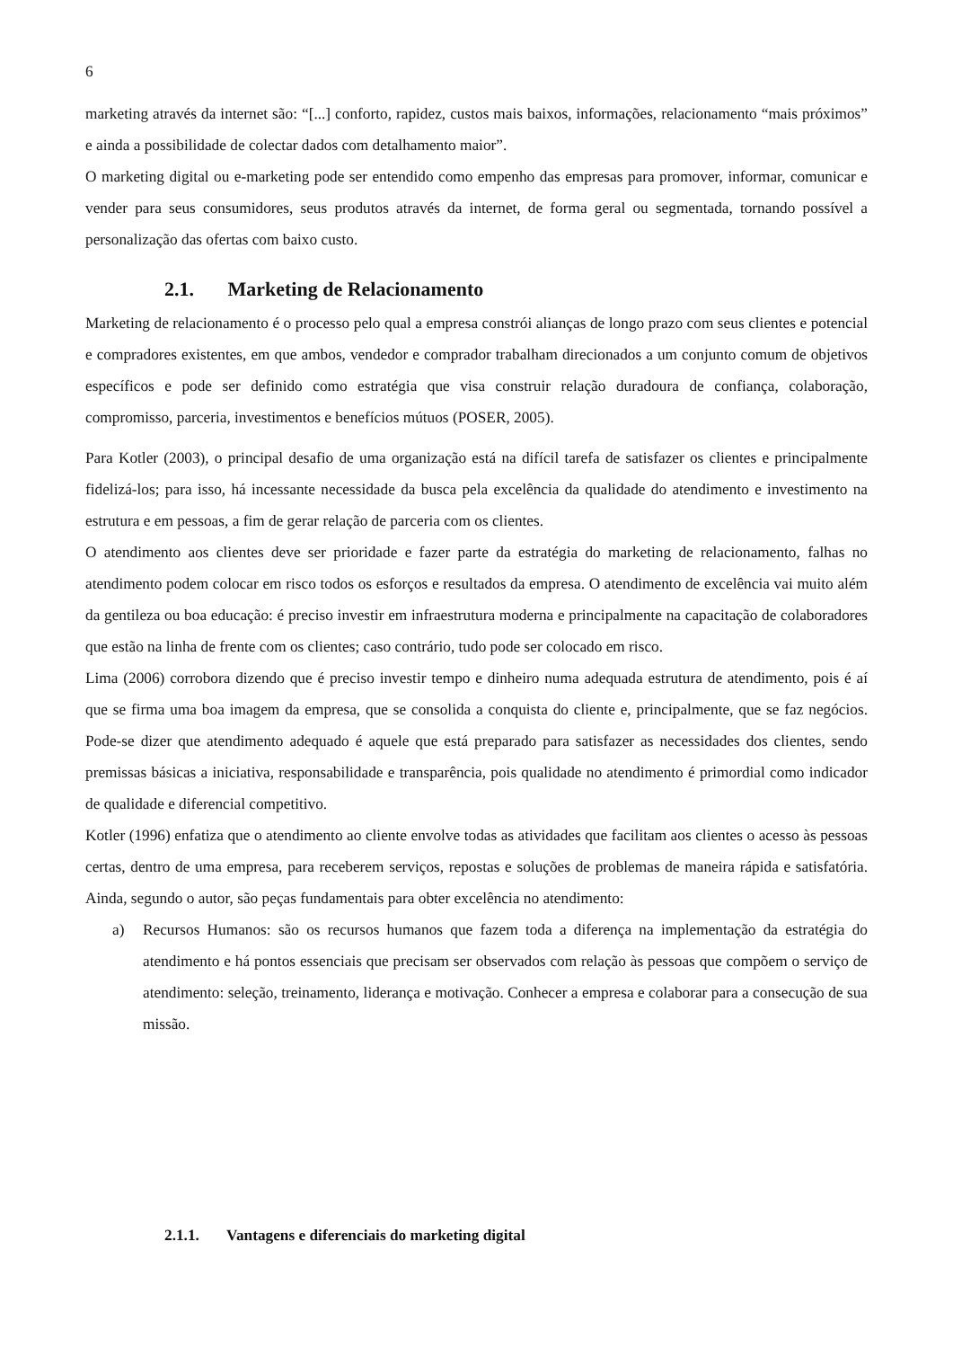6
marketing através da internet são: “[...] conforto, rapidez, custos mais baixos, informações, relacionamento “mais próximos” e ainda a possibilidade de colectar dados com detalhamento maior”.
O marketing digital ou e-marketing pode ser entendido como empenho das empresas para promover, informar, comunicar e vender para seus consumidores, seus produtos através da internet, de forma geral ou segmentada, tornando possível a personalização das ofertas com baixo custo.
2.1. Marketing de Relacionamento
Marketing de relacionamento é o processo pelo qual a empresa constrói alianças de longo prazo com seus clientes e potencial e compradores existentes, em que ambos, vendedor e comprador trabalham direcionados a um conjunto comum de objetivos específicos e pode ser definido como estratégia que visa construir relação duradoura de confiança, colaboração, compromisso, parceria, investimentos e benefícios mútuos (POSER, 2005).
Para Kotler (2003), o principal desafio de uma organização está na difícil tarefa de satisfazer os clientes e principalmente fidelizá-los; para isso, há incessante necessidade da busca pela excelência da qualidade do atendimento e investimento na estrutura e em pessoas, a fim de gerar relação de parceria com os clientes.
O atendimento aos clientes deve ser prioridade e fazer parte da estratégia do marketing de relacionamento, falhas no atendimento podem colocar em risco todos os esforços e resultados da empresa. O atendimento de excelência vai muito além da gentileza ou boa educação: é preciso investir em infraestrutura moderna e principalmente na capacitação de colaboradores que estão na linha de frente com os clientes; caso contrário, tudo pode ser colocado em risco.
Lima (2006) corrobora dizendo que é preciso investir tempo e dinheiro numa adequada estrutura de atendimento, pois é aí que se firma uma boa imagem da empresa, que se consolida a conquista do cliente e, principalmente, que se faz negócios. Pode-se dizer que atendimento adequado é aquele que está preparado para satisfazer as necessidades dos clientes, sendo premissas básicas a iniciativa, responsabilidade e transparência, pois qualidade no atendimento é primordial como indicador de qualidade e diferencial competitivo.
Kotler (1996) enfatiza que o atendimento ao cliente envolve todas as atividades que facilitam aos clientes o acesso às pessoas certas, dentro de uma empresa, para receberem serviços, repostas e soluções de problemas de maneira rápida e satisfatória. Ainda, segundo o autor, são peças fundamentais para obter excelência no atendimento:
a) Recursos Humanos: são os recursos humanos que fazem toda a diferença na implementação da estratégia do atendimento e há pontos essenciais que precisam ser observados com relação às pessoas que compõem o serviço de atendimento: seleção, treinamento, liderança e motivação. Conhecer a empresa e colaborar para a consecução de sua missão.
2.1.1. Vantagens e diferenciais do marketing digital